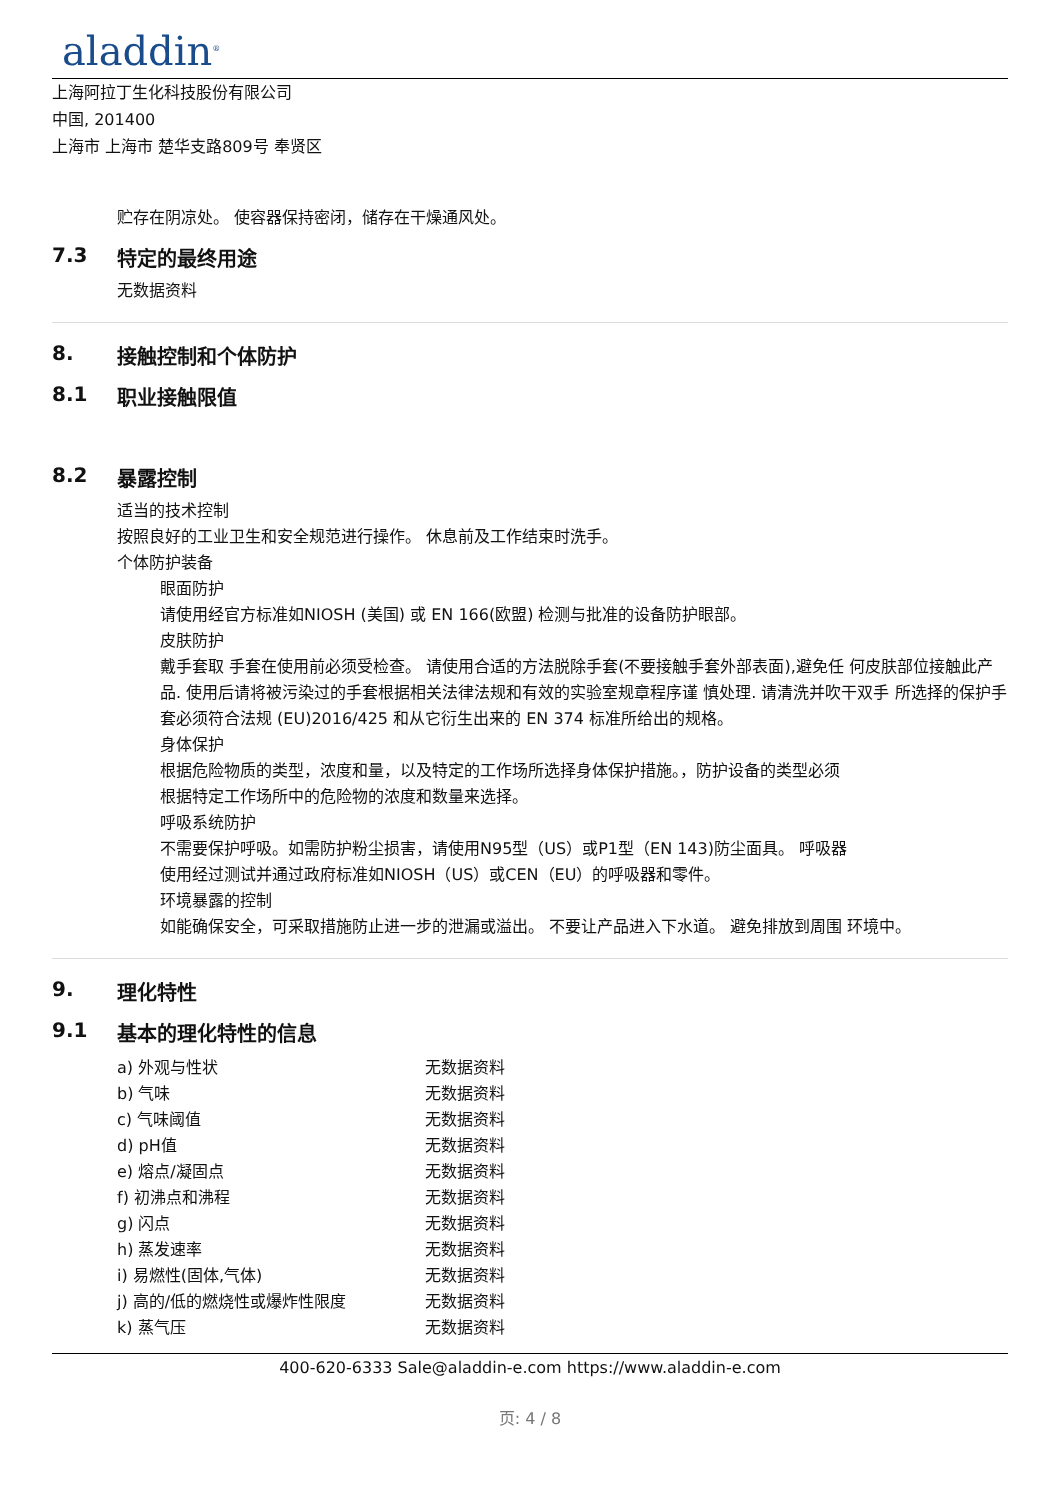aladdin<sup>®</sup>
上海阿拉丁生化科技股份有限公司
中国, 201400
上海市 上海市 楚华支路809号 奉贤区
贮存在阴凉处。 使容器保持密闭，储存在干燥通风处。
7.3 特定的最终用途
无数据资料
8. 接触控制和个体防护
8.1 职业接触限值
8.2 暴露控制
适当的技术控制
按照良好的工业卫生和安全规范进行操作。 休息前及工作结束时洗手。
个体防护装备
眼面防护
请使用经官方标准如NIOSH (美国) 或 EN 166(欧盟) 检测与批准的设备防护眼部。
皮肤防护
戴手套取 手套在使用前必须受检查。 请使用合适的方法脱除手套(不要接触手套外部表面),避免任 何皮肤部位接触此产品. 使用后请将被污染过的手套根据相关法律法规和有效的实验室规章程序谨 慎处理. 请清洗并吹干双手 所选择的保护手套必须符合法规 (EU)2016/425 和从它衍生出来的 EN 374 标准所给出的规格。
身体保护
根据危险物质的类型，浓度和量，以及特定的工作场所选择身体保护措施。，防护设备的类型必须
根据特定工作场所中的危险物的浓度和数量来选择。
呼吸系统防护
不需要保护呼吸。如需防护粉尘损害，请使用N95型（US）或P1型（EN 143)防尘面具。 呼吸器
使用经过测试并通过政府标准如NIOSH（US）或CEN（EU）的呼吸器和零件。
环境暴露的控制
如能确保安全，可采取措施防止进一步的泄漏或溢出。 不要让产品进入下水道。 避免排放到周围 环境中。
9. 理化特性
9.1 基本的理化特性的信息
| a) 外观与性状 | 无数据资料 |
| b) 气味 | 无数据资料 |
| c) 气味阈值 | 无数据资料 |
| d) pH值 | 无数据资料 |
| e) 熔点/凝固点 | 无数据资料 |
| f) 初沸点和沸程 | 无数据资料 |
| g) 闪点 | 无数据资料 |
| h) 蒸发速率 | 无数据资料 |
| i) 易燃性(固体,气体) | 无数据资料 |
| j) 高的/低的燃烧性或爆炸性限度 | 无数据资料 |
| k) 蒸气压 | 无数据资料 |
400-620-6333 Sale@aladdin-e.com https://www.aladdin-e.com
页: 4 / 8